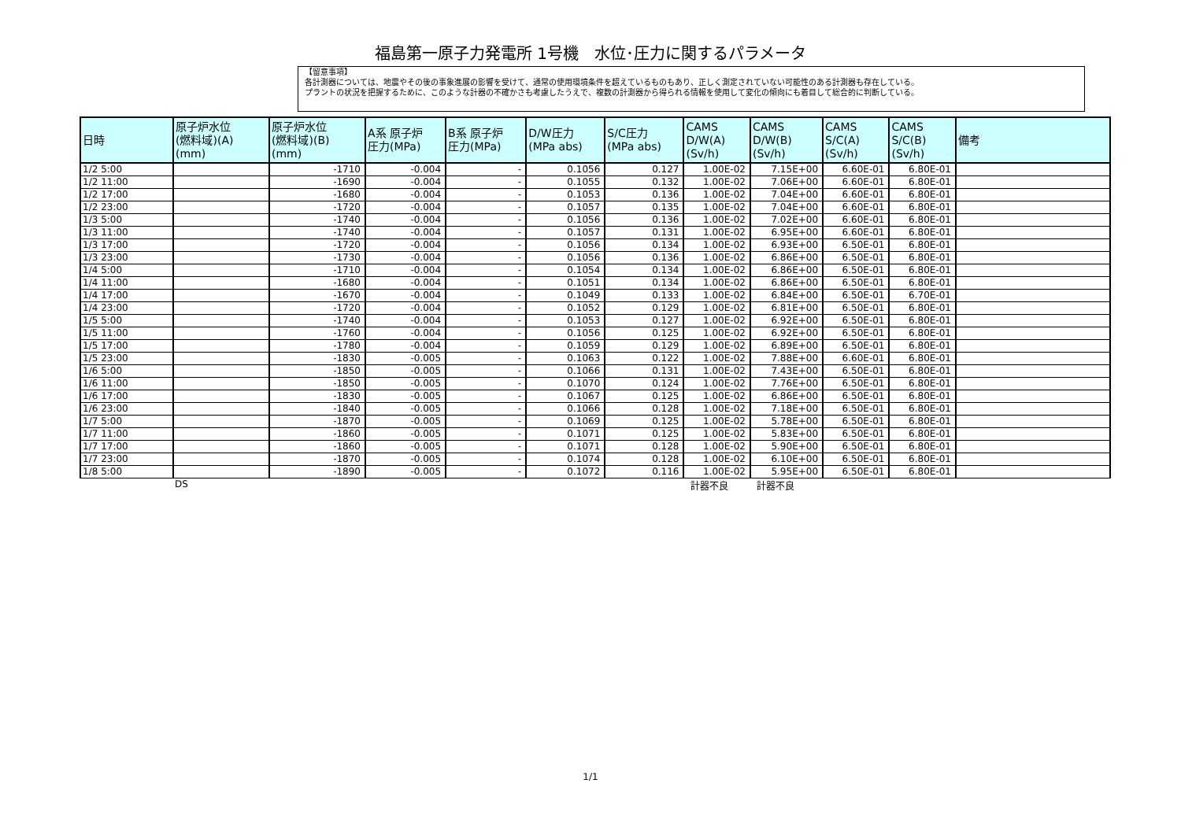福島第一原子力発電所 1号機　水位･圧力に関するパラメータ
【留意事項】
各計測器については、地震やその後の事象進展の影響を受けて、通常の使用環境条件を超えているものもあり、正しく測定されていない可能性のある計測器も存在している。
プラントの状況を把握するために、このような計器の不確かさも考慮したうえで、複数の計測器から得られる情報を使用して変化の傾向にも着目して総合的に判断している。
| 日時 | 原子炉水位 (燃料域)(A) (mm) | 原子炉水位 (燃料域)(B) (mm) | A系 原子炉 圧力(MPa) | B系 原子炉 圧力(MPa) | D/W圧力 (MPa abs) | S/C圧力 (MPa abs) | CAMS D/W(A) (Sv/h) | CAMS D/W(B) (Sv/h) | CAMS S/C(A) (Sv/h) | CAMS S/C(B) (Sv/h) | 備考 |
| --- | --- | --- | --- | --- | --- | --- | --- | --- | --- | --- | --- |
| 1/2 5:00 | | -1710 | -0.004 | - | 0.1056 | 0.127 | 1.00E-02 | 7.15E+00 | 6.60E-01 | 6.80E-01 | |
| 1/2 11:00 | | -1690 | -0.004 | - | 0.1055 | 0.132 | 1.00E-02 | 7.06E+00 | 6.60E-01 | 6.80E-01 | |
| 1/2 17:00 | | -1680 | -0.004 | - | 0.1053 | 0.136 | 1.00E-02 | 7.04E+00 | 6.60E-01 | 6.80E-01 | |
| 1/2 23:00 | | -1720 | -0.004 | - | 0.1057 | 0.135 | 1.00E-02 | 7.04E+00 | 6.60E-01 | 6.80E-01 | |
| 1/3 5:00 | | -1740 | -0.004 | - | 0.1056 | 0.136 | 1.00E-02 | 7.02E+00 | 6.60E-01 | 6.80E-01 | |
| 1/3 11:00 | | -1740 | -0.004 | - | 0.1057 | 0.131 | 1.00E-02 | 6.95E+00 | 6.60E-01 | 6.80E-01 | |
| 1/3 17:00 | | -1720 | -0.004 | - | 0.1056 | 0.134 | 1.00E-02 | 6.93E+00 | 6.50E-01 | 6.80E-01 | |
| 1/3 23:00 | | -1730 | -0.004 | - | 0.1056 | 0.136 | 1.00E-02 | 6.86E+00 | 6.50E-01 | 6.80E-01 | |
| 1/4 5:00 | | -1710 | -0.004 | - | 0.1054 | 0.134 | 1.00E-02 | 6.86E+00 | 6.50E-01 | 6.80E-01 | |
| 1/4 11:00 | | -1680 | -0.004 | - | 0.1051 | 0.134 | 1.00E-02 | 6.86E+00 | 6.50E-01 | 6.80E-01 | |
| 1/4 17:00 | | -1670 | -0.004 | - | 0.1049 | 0.133 | 1.00E-02 | 6.84E+00 | 6.50E-01 | 6.70E-01 | |
| 1/4 23:00 | | -1720 | -0.004 | - | 0.1052 | 0.129 | 1.00E-02 | 6.81E+00 | 6.50E-01 | 6.80E-01 | |
| 1/5 5:00 | | -1740 | -0.004 | - | 0.1053 | 0.127 | 1.00E-02 | 6.92E+00 | 6.50E-01 | 6.80E-01 | |
| 1/5 11:00 | | -1760 | -0.004 | - | 0.1056 | 0.125 | 1.00E-02 | 6.92E+00 | 6.50E-01 | 6.80E-01 | |
| 1/5 17:00 | | -1780 | -0.004 | - | 0.1059 | 0.129 | 1.00E-02 | 6.89E+00 | 6.50E-01 | 6.80E-01 | |
| 1/5 23:00 | | -1830 | -0.005 | - | 0.1063 | 0.122 | 1.00E-02 | 7.88E+00 | 6.60E-01 | 6.80E-01 | |
| 1/6 5:00 | | -1850 | -0.005 | - | 0.1066 | 0.131 | 1.00E-02 | 7.43E+00 | 6.50E-01 | 6.80E-01 | |
| 1/6 11:00 | | -1850 | -0.005 | - | 0.1070 | 0.124 | 1.00E-02 | 7.76E+00 | 6.50E-01 | 6.80E-01 | |
| 1/6 17:00 | | -1830 | -0.005 | - | 0.1067 | 0.125 | 1.00E-02 | 6.86E+00 | 6.50E-01 | 6.80E-01 | |
| 1/6 23:00 | | -1840 | -0.005 | - | 0.1066 | 0.128 | 1.00E-02 | 7.18E+00 | 6.50E-01 | 6.80E-01 | |
| 1/7 5:00 | | -1870 | -0.005 | - | 0.1069 | 0.125 | 1.00E-02 | 5.78E+00 | 6.50E-01 | 6.80E-01 | |
| 1/7 11:00 | | -1860 | -0.005 | - | 0.1071 | 0.125 | 1.00E-02 | 5.83E+00 | 6.50E-01 | 6.80E-01 | |
| 1/7 17:00 | | -1860 | -0.005 | - | 0.1071 | 0.128 | 1.00E-02 | 5.90E+00 | 6.50E-01 | 6.80E-01 | |
| 1/7 23:00 | | -1870 | -0.005 | - | 0.1074 | 0.128 | 1.00E-02 | 6.10E+00 | 6.50E-01 | 6.80E-01 | |
| 1/8 5:00 | | -1890 | -0.005 | - | 0.1072 | 0.116 | 1.00E-02 | 5.95E+00 | 6.50E-01 | 6.80E-01 | |
DS 計器不良 計器不良
1/1